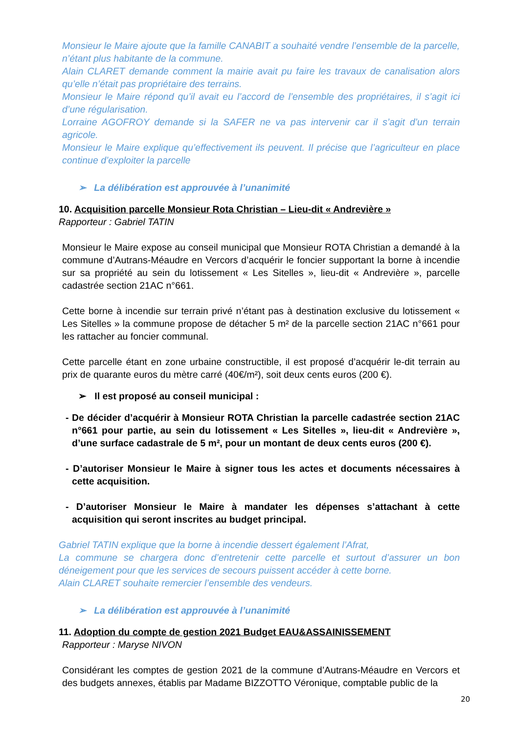Monsieur le Maire ajoute que la famille CANABIT a souhaité vendre l’ensemble de la parcelle, n’étant plus habitante de la commune.
Alain CLARET demande comment la mairie avait pu faire les travaux de canalisation alors qu’elle n’était pas propriétaire des terrains.
Monsieur le Maire répond qu’il avait eu l’accord de l’ensemble des propriétaires, il s’agit ici d’une régularisation.
Lorraine AGOFROY demande si la SAFER ne va pas intervenir car il s’agit d’un terrain agricole.
Monsieur le Maire explique qu’effectivement ils peuvent. Il précise que l’agriculteur en place continue d’exploiter la parcelle
➢ La délibération est approuvée à l’unanimité
10. Acquisition parcelle Monsieur Rota Christian – Lieu-dit « Andrevière »
Rapporteur : Gabriel TATIN
Monsieur le Maire expose au conseil municipal que Monsieur ROTA Christian a demandé à la commune d’Autrans-Méaudre en Vercors d’acquérir le foncier supportant la borne à incendie sur sa propriété au sein du lotissement « Les Sitelles », lieu-dit « Andrevière », parcelle cadastrée section 21AC n°661.
Cette borne à incendie sur terrain privé n’étant pas à destination exclusive du lotissement « Les Sitelles » la commune propose de détacher 5 m² de la parcelle section 21AC n°661 pour les rattacher au foncier communal.
Cette parcelle étant en zone urbaine constructible, il est proposé d’acquérir le-dit terrain au prix de quarante euros du mètre carré (40€/m²), soit deux cents euros (200 €).
➢ Il est proposé au conseil municipal :
- De décider d’acquérir à Monsieur ROTA Christian la parcelle cadastrée section 21AC n°661 pour partie, au sein du lotissement « Les Sitelles », lieu-dit « Andrevière », d’une surface cadastrale de 5 m², pour un montant de deux cents euros (200 €).
- D’autoriser Monsieur le Maire à signer tous les actes et documents nécessaires à cette acquisition.
- D’autoriser Monsieur le Maire à mandater les dépenses s’attachant à cette acquisition qui seront inscrites au budget principal.
Gabriel TATIN explique que la borne à incendie dessert également l’Afrat,
La commune se chargera donc d’entretenir cette parcelle et surtout d’assurer un bon déneigement pour que les services de secours puissent accéder à cette borne.
Alain CLARET souhaite remercier l’ensemble des vendeurs.
➢ La délibération est approuvée à l’unanimité
11. Adoption du compte de gestion 2021 Budget EAU&ASSAINISSEMENT
Rapporteur : Maryse NIVON
Considérant les comptes de gestion 2021 de la commune d’Autrans-Méaudre en Vercors et des budgets annexes, établis par Madame BIZZOTTO Véronique, comptable public de la
20